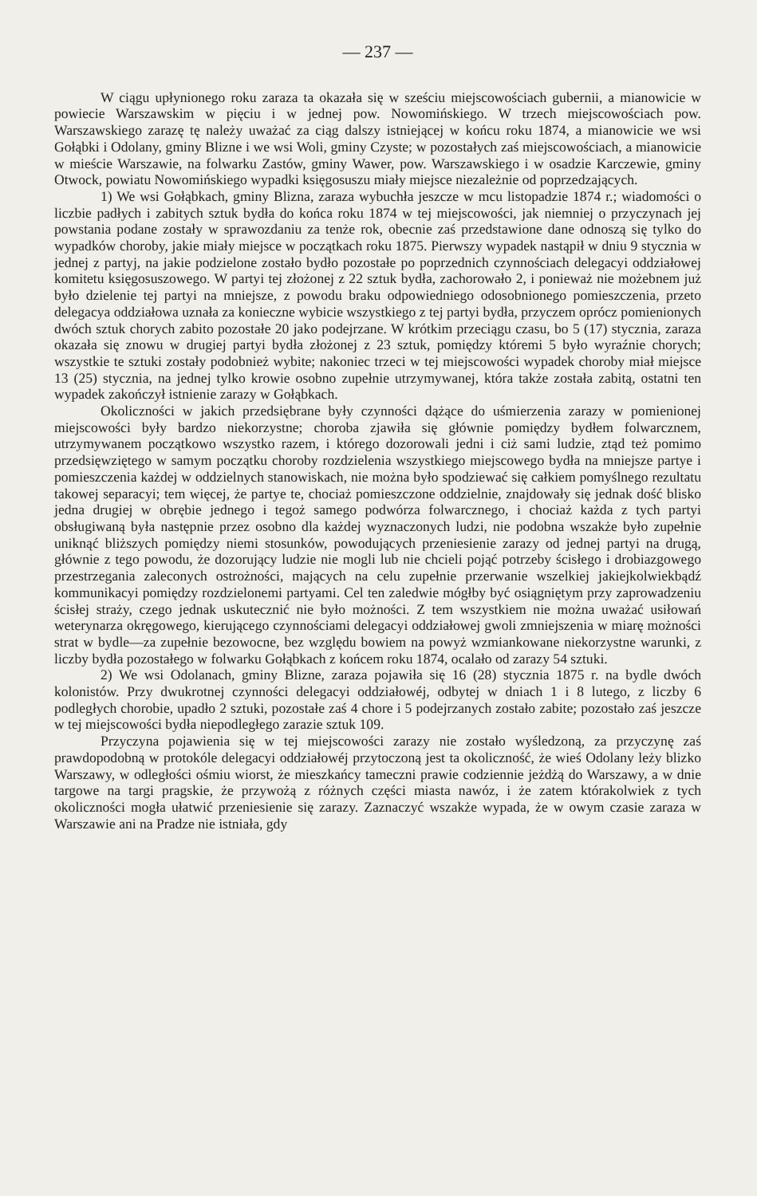— 237 —
W ciągu upłynionego roku zaraza ta okazała się w sześciu miejscowościach gubernii, a mianowicie w powiecie Warszawskim w pięciu i w jednej pow. Nowomińskiego. W trzech miejscowościach pow. Warszawskiego zarazę tę należy uważać za ciąg dalszy istniejącej w końcu roku 1874, a mianowicie we wsi Gołąbki i Odolany, gminy Blizne i we wsi Woli, gminy Czyste; w pozostałych zaś miejscowościach, a mianowicie w mieście Warszawie, na folwarku Zastów, gminy Wawer, pow. Warszawskiego i w osadzie Karczewie, gminy Otwock, powiatu Nowomińskiego wypadki księgosuszu miały miejsce niezależnie od poprzedzających.
1) We wsi Gołąbkach, gminy Blizna, zaraza wybuchła jeszcze w mcu listopadzie 1874 r.; wiadomości o liczbie padłych i zabitych sztuk bydła do końca roku 1874 w tej miejscowości, jak niemniej o przyczynach jej powstania podane zostały w sprawozdaniu za tenże rok, obecnie zaś przedstawione dane odnoszą się tylko do wypadków choroby, jakie miały miejsce w początkach roku 1875. Pierwszy wypadek nastąpił w dniu 9 stycznia w jednej z partyj, na jakie podzielone zostało bydło pozostałe po poprzednich czynnościach delegacyi oddziałowej komitetu księgosuszowego. W partyi tej złożonej z 22 sztuk bydła, zachorowało 2, i ponieważ nie możebnem już było dzielenie tej partyi na mniejsze, z powodu braku odpowiedniego odosobnionego pomieszczenia, przeto delegacya oddziałowa uznała za konieczne wybicie wszystkiego z tej partyi bydła, przyczem oprócz pomienionych dwóch sztuk chorych zabito pozostałe 20 jako podejrzane. W krótkim przeciągu czasu, bo 5 (17) stycznia, zaraza okazała się znowu w drugiej partyi bydła złożonej z 23 sztuk, pomiędzy któremi 5 było wyraźnie chorych; wszystkie te sztuki zostały podobnież wybite; nakoniec trzeci w tej miejscowości wypadek choroby miał miejsce 13 (25) stycznia, na jednej tylko krowie osobno zupełnie utrzymywanej, która także została zabitą, ostatni ten wypadek zakończył istnienie zarazy w Gołąbkach.
Okoliczności w jakich przedsiębrane były czynności dążące do uśmierzenia zarazy w pomienionej miejscowości były bardzo niekorzystne; choroba zjawiła się głównie pomiędzy bydłem folwarcznem, utrzymywanem początkowo wszystko razem, i którego dozorowali jedni i ciż sami ludzie, ztąd też pomimo przedsięwziętego w samym początku choroby rozdzielenia wszystkiego miejscowego bydła na mniejsze partye i pomieszczenia każdej w oddzielnych stanowiskach, nie można było spodziewać się całkiem pomyślnego rezultatu takowej separacyi; tem więcej, że partye te, chociaż pomieszczone oddzielnie, znajdowały się jednak dość blisko jedna drugiej w obrębie jednego i tegoż samego podwórza folwarcznego, i chociaż każda z tych partyi obsługiwaną była następnie przez osobno dla każdej wyznaczonych ludzi, nie podobna wszakże było zupełnie uniknąć bliższych pomiędzy niemi stosunków, powodujących przeniesienie zarazy od jednej partyi na drugą, głównie z tego powodu, że dozorujący ludzie nie mogli lub nie chcieli pojąć potrzeby ścisłego i drobiazgowego przestrzegania zaleconych ostrożności, mających na celu zupełnie przerwanie wszelkiej jakiejkolwiekbądź kommunikacyi pomiędzy rozdzielonemi partyami. Cel ten zaledwie mógłby być osiągniętym przy zaprowadzeniu ścisłej straży, czego jednak uskutecznić nie było możności. Z tem wszystkiem nie można uważać usiłowań weterynarza okręgowego, kierującego czynnościami delegacyi oddziałowej gwoli zmniejszenia w miarę możności strat w bydle—za zupełnie bezowocne, bez względu bowiem na powyż wzmiankowane niekorzystne warunki, z liczby bydła pozostałego w folwarku Gołąbkach z końcem roku 1874, ocalało od zarazy 54 sztuki.
2) We wsi Odolanach, gminy Blizne, zaraza pojawiła się 16 (28) stycznia 1875 r. na bydle dwóch kolonistów. Przy dwukrotnej czynności delegacyi oddziałowéj, odbytej w dniach 1 i 8 lutego, z liczby 6 podległych chorobie, upadło 2 sztuki, pozostałe zaś 4 chore i 5 podejrzanych zostało zabite; pozostało zaś jeszcze w tej miejscowości bydła niepodległego zarazie sztuk 109.
Przyczyna pojawienia się w tej miejscowości zarazy nie zostało wyśledzoną, za przyczynę zaś prawdopodobną w protokóle delegacyi oddziałowéj przytoczoną jest ta okoliczność, że wieś Odolany leży blizko Warszawy, w odległości ośmiu wiorst, że mieszkańcy tameczni prawie codziennie jeżdżą do Warszawy, a w dnie targowe na targi pragskie, że przywożą z różnych części miasta nawóz, i że zatem którakolwiek z tych okoliczności mogła ułatwić przeniesienie się zarazy. Zaznaczyć wszakże wypada, że w owym czasie zaraza w Warszawie ani na Pradze nie istniała, gdy